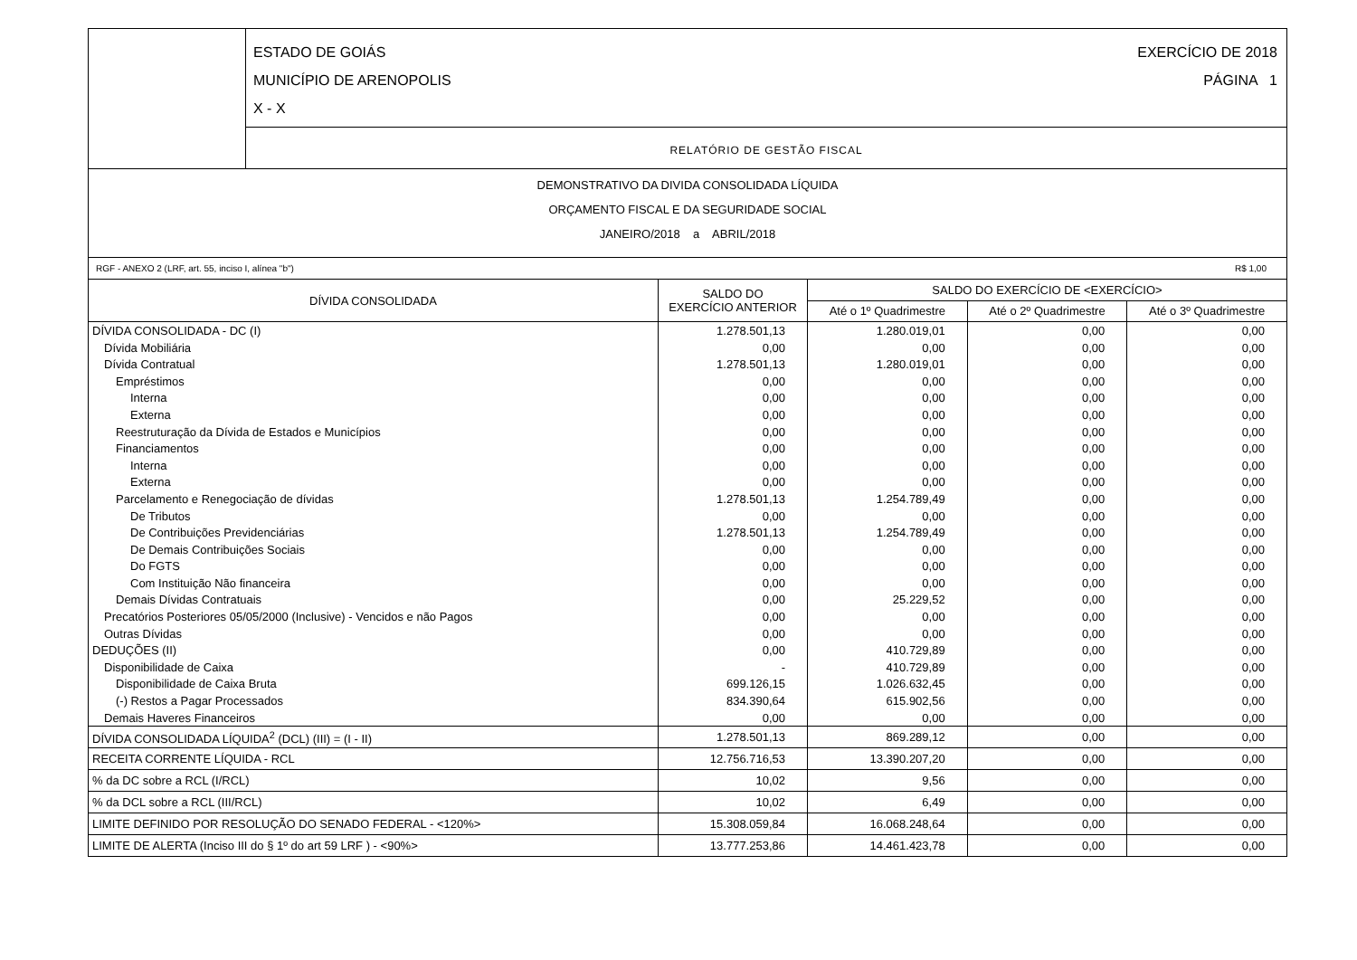ESTADO DE GOIÁS
MUNICÍPIO DE ARENOPOLIS
X - X
EXERCÍCIO DE 2018
PÁGINA 1
RELATÓRIO DE GESTÃO FISCAL
DEMONSTRATIVO DA DIVIDA CONSOLIDADA LÍQUIDA
ORÇAMENTO FISCAL E DA SEGURIDADE SOCIAL
JANEIRO/2018 a ABRIL/2018
RGF - ANEXO 2 (LRF, art. 55, inciso I, alínea "b") R$ 1,00
| DÍVIDA CONSOLIDADA | SALDO DO EXERCÍCIO ANTERIOR | SALDO DO EXERCÍCIO DE <EXERCÍCIO> | | |
| --- | --- | --- | --- | --- |
| | | Até o 1º Quadrimestre | Até o 2º Quadrimestre | Até o 3º Quadrimestre |
| DÍVIDA CONSOLIDADA - DC (I) | 1.278.501,13 | 1.280.019,01 | 0,00 | 0,00 |
| Dívida Mobiliária | 0,00 | 0,00 | 0,00 | 0,00 |
| Dívida Contratual | 1.278.501,13 | 1.280.019,01 | 0,00 | 0,00 |
| Empréstimos | 0,00 | 0,00 | 0,00 | 0,00 |
| Interna | 0,00 | 0,00 | 0,00 | 0,00 |
| Externa | 0,00 | 0,00 | 0,00 | 0,00 |
| Reestruturação da Dívida de Estados e Municípios | 0,00 | 0,00 | 0,00 | 0,00 |
| Financiamentos | 0,00 | 0,00 | 0,00 | 0,00 |
| Interna | 0,00 | 0,00 | 0,00 | 0,00 |
| Externa | 0,00 | 0,00 | 0,00 | 0,00 |
| Parcelamento e Renegociação de dívidas | 1.278.501,13 | 1.254.789,49 | 0,00 | 0,00 |
| De Tributos | 0,00 | 0,00 | 0,00 | 0,00 |
| De Contribuições Previdenciárias | 1.278.501,13 | 1.254.789,49 | 0,00 | 0,00 |
| De Demais Contribuições Sociais | 0,00 | 0,00 | 0,00 | 0,00 |
| Do FGTS | 0,00 | 0,00 | 0,00 | 0,00 |
| Com Instituição Não financeira | 0,00 | 0,00 | 0,00 | 0,00 |
| Demais Dívidas Contratuais | 0,00 | 25.229,52 | 0,00 | 0,00 |
| Precatórios Posteriores 05/05/2000 (Inclusive) - Vencidos e não Pagos | 0,00 | 0,00 | 0,00 | 0,00 |
| Outras Dívidas | 0,00 | 0,00 | 0,00 | 0,00 |
| DEDUÇÕES (II) | 0,00 | 410.729,89 | 0,00 | 0,00 |
| Disponibilidade de Caixa | - | 410.729,89 | 0,00 | 0,00 |
| Disponibilidade de Caixa Bruta | 699.126,15 | 1.026.632,45 | 0,00 | 0,00 |
| (-) Restos a Pagar Processados | 834.390,64 | 615.902,56 | 0,00 | 0,00 |
| Demais Haveres Financeiros | 0,00 | 0,00 | 0,00 | 0,00 |
| DÍVIDA CONSOLIDADA LÍQUIDA<sup>2</sup> (DCL) (III) = (I - II) | 1.278.501,13 | 869.289,12 | 0,00 | 0,00 |
| RECEITA CORRENTE LÍQUIDA - RCL | 12.756.716,53 | 13.390.207,20 | 0,00 | 0,00 |
| % da DC sobre a RCL (I/RCL) | 10,02 | 9,56 | 0,00 | 0,00 |
| % da DCL sobre a RCL (III/RCL) | 10,02 | 6,49 | 0,00 | 0,00 |
| LIMITE DEFINIDO POR RESOLUÇÃO DO SENADO FEDERAL - <120%> | 15.308.059,84 | 16.068.248,64 | 0,00 | 0,00 |
| LIMITE DE ALERTA (Inciso III do § 1º do art 59 LRF ) - <90%> | 13.777.253,86 | 14.461.423,78 | 0,00 | 0,00 |